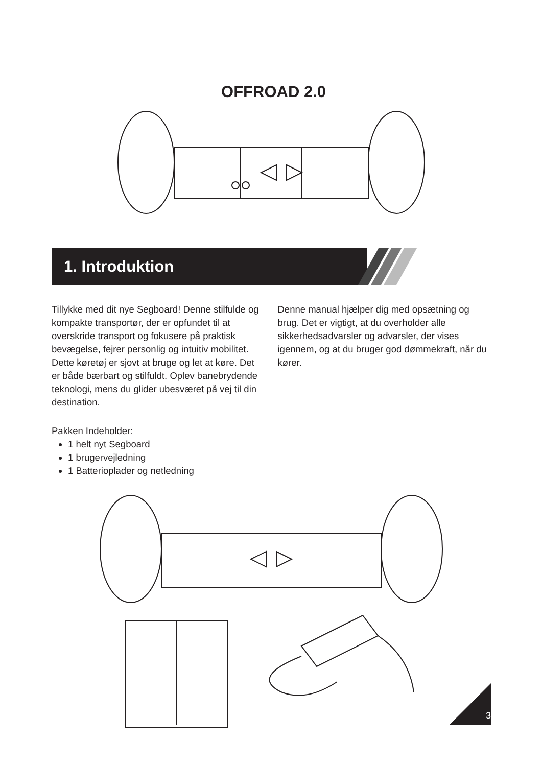OFFROAD 2.0
1. Introduktion
Tillykke med dit nye Segboard! Denne stilfulde og kompakte transportør, der er opfundet til at overskride transport og fokusere på praktisk bevægelse, fejrer personlig og intuitiv mobilitet. Dette køretøj er sjovt at bruge og let at køre. Det er både bærbart og stilfuldt. Oplev banebrydende teknologi, mens du glider ubesværet på vej til din destination.
Denne manual hjælper dig med opsætning og brug. Det er vigtigt, at du overholder alle sikkerhedsadvarsler og advarsler, der vises igennem, og at du bruger god dømmekraft, når du kører.
Pakken Indeholder:
1 helt nyt Segboard
1 brugervejledning
1 Batterioplader og netledning
3